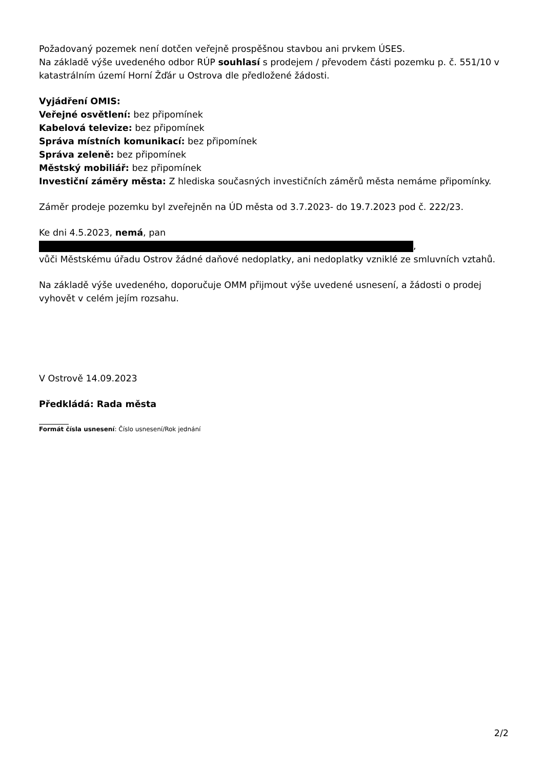Požadovaný pozemek není dotčen veřejně prospěšnou stavbou ani prvkem ÚSES.
Na základě výše uvedeného odbor RÚP souhlasí s prodejem / převodem části pozemku p. č. 551/10 v katastrálním území Horní Žďár u Ostrova dle předložené žádosti.
Vyjádření OMIS:
Veřejné osvětlení: bez připomínek
Kabelová televize: bez připomínek
Správa místních komunikací: bez připomínek
Správa zeleně: bez připomínek
Městský mobiliář: bez připomínek
Investiční záměry města: Z hlediska současných investičních záměrů města nemáme připomínky.
Záměr prodeje pozemku byl zveřejněn na ÚD města od 3.7.2023- do 19.7.2023 pod č. 222/23.
Ke dni 4.5.2023, nemá, pan
,
vůči Městskému úřadu Ostrov žádné daňové nedoplatky, ani nedoplatky vzniklé ze smluvních vztahů.
Na základě výše uvedeného, doporučuje OMM přijmout výše uvedené usnesení, a žádosti o prodej vyhovět v celém jejím rozsahu.
V Ostrově 14.09.2023
Předkládá: Rada města
Formát čísla usnesení: Číslo usnesení/Rok jednání
2/2